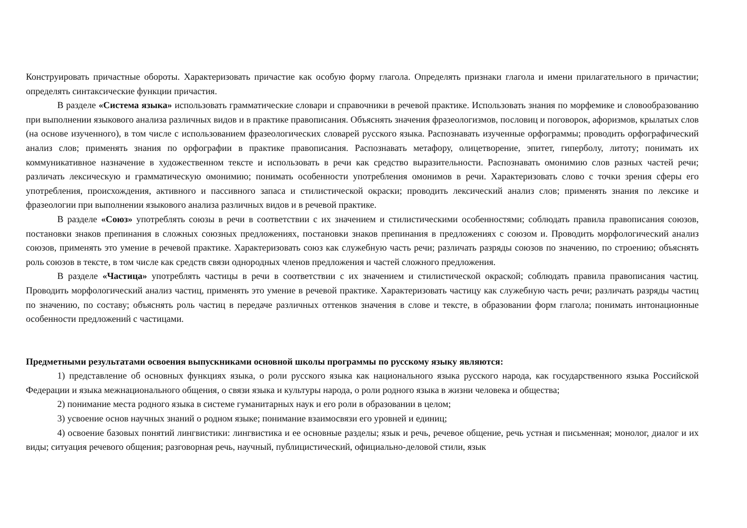Конструировать причастные обороты. Характеризовать причастие как особую форму глагола. Определять признаки глагола и имени прилагательного в причастии; определять синтаксические функции причастия.
В разделе «Система языка» использовать грамматические словари и справочники в речевой практике. Использовать знания по морфемике и словообразованию при выполнении языкового анализа различных видов и в практике правописания. Объяснять значения фразеологизмов, пословиц и поговорок, афоризмов, крылатых слов (на основе изученного), в том числе с использованием фразеологических словарей русского языка. Распознавать изученные орфограммы; проводить орфографический анализ слов; применять знания по орфографии в практике правописания. Распознавать метафору, олицетворение, эпитет, гиперболу, литоту; понимать их коммуникативное назначение в художественном тексте и использовать в речи как средство выразительности. Распознавать омонимию слов разных частей речи; различать лексическую и грамматическую омонимию; понимать особенности употребления омонимов в речи. Характеризовать слово с точки зрения сферы его употребления, происхождения, активного и пассивного запаса и стилистической окраски; проводить лексический анализ слов; применять знания по лексике и фразеологии при выполнении языкового анализа различных видов и в речевой практике.
В разделе «Союз» употреблять союзы в речи в соответствии с их значением и стилистическими особенностями; соблюдать правила правописания союзов, постановки знаков препинания в сложных союзных предложениях, постановки знаков препинания в предложениях с союзом и. Проводить морфологический анализ союзов, применять это умение в речевой практике. Характеризовать союз как служебную часть речи; различать разряды союзов по значению, по строению; объяснять роль союзов в тексте, в том числе как средств связи однородных членов предложения и частей сложного предложения.
В разделе «Частица» употреблять частицы в речи в соответствии с их значением и стилистической окраской; соблюдать правила правописания частиц. Проводить морфологический анализ частиц, применять это умение в речевой практике. Характеризовать частицу как служебную часть речи; различать разряды частиц по значению, по составу; объяснять роль частиц в передаче различных оттенков значения в слове и тексте, в образовании форм глагола; понимать интонационные особенности предложений с частицами.
Предметными результатами освоения выпускниками основной школы программы по русскому языку являются:
1) представление об основных функциях языка, о роли русского языка как национального языка русского народа, как государственного языка Российской Федерации и языка межнационального общения, о связи языка и культуры народа, о роли родного языка в жизни человека и общества;
2) понимание места родного языка в системе гуманитарных наук и его роли в образовании в целом;
3) усвоение основ научных знаний о родном языке; понимание взаимосвязи его уровней и единиц;
4) освоение базовых понятий лингвистики: лингвистика и ее основные разделы; язык и речь, речевое общение, речь устная и письменная; монолог, диалог и их виды; ситуация речевого общения; разговорная речь, научный, публицистический, официально-деловой стили, язык